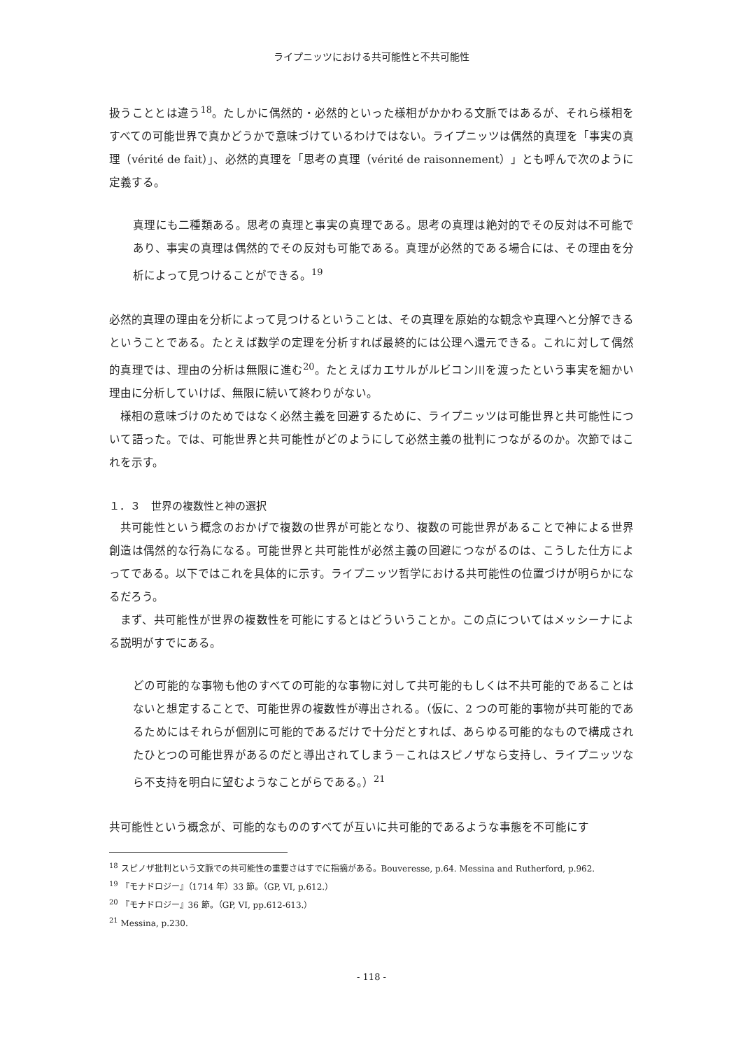ライプニッツにおける共可能性と不共可能性
扱うこととは違う<sup>18</sup>。たしかに偶然的・必然的といった様相がかかわる文脈ではあるが、それら様相をすべての可能世界で真かどうかで意味づけているわけではない。ライプニッツは偶然的真理を「事実の真理（vérité de fait）」、必然的真理を「思考の真理（vérité de raisonnement）」とも呼んで次のように定義する。
真理にも二種類ある。思考の真理と事実の真理である。思考の真理は絶対的でその反対は不可能であり、事実の真理は偶然的でその反対も可能である。真理が必然的である場合には、その理由を分析によって見つけることができる。<sup>19</sup>
必然的真理の理由を分析によって見つけるということは、その真理を原始的な観念や真理へと分解できるということである。たとえば数学の定理を分析すれば最終的には公理へ還元できる。これに対して偶然的真理では、理由の分析は無限に進む<sup>20</sup>。たとえばカエサルがルビコン川を渡ったという事実を細かい理由に分析していけば、無限に続いて終わりがない。
様相の意味づけのためではなく必然主義を回避するために、ライプニッツは可能世界と共可能性について語った。では、可能世界と共可能性がどのようにして必然主義の批判につながるのか。次節ではこれを示す。
１．３　世界の複数性と神の選択
共可能性という概念のおかげで複数の世界が可能となり、複数の可能世界があることで神による世界創造は偶然的な行為になる。可能世界と共可能性が必然主義の回避につながるのは、こうした仕方によってである。以下ではこれを具体的に示す。ライプニッツ哲学における共可能性の位置づけが明らかになるだろう。
まず、共可能性が世界の複数性を可能にするとはどういうことか。この点についてはメッシーナによる説明がすでにある。
どの可能的な事物も他のすべての可能的な事物に対して共可能的もしくは不共可能的であることはないと想定することで、可能世界の複数性が導出される。（仮に、2 つの可能的事物が共可能的であるためにはそれらが個別に可能的であるだけで十分だとすれば、あらゆる可能的なもので構成されたひとつの可能世界があるのだと導出されてしまう－これはスピノザなら支持し、ライプニッツなら不支持を明白に望むようなことがらである。）<sup>21</sup>
共可能性という概念が、可能的なもののすべてが互いに共可能的であるような事態を不可能にす
<sup>18</sup> スピノザ批判という文脈での共可能性の重要さはすでに指摘がある。Bouveresse, p.64. Messina and Rutherford, p.962.
<sup>19</sup> 『モナドロジー』（1714 年）33 節。（GP, VI, p.612.）
<sup>20</sup> 『モナドロジー』36 節。（GP, VI, pp.612-613.）
<sup>21</sup> Messina, p.230.
- 118 -